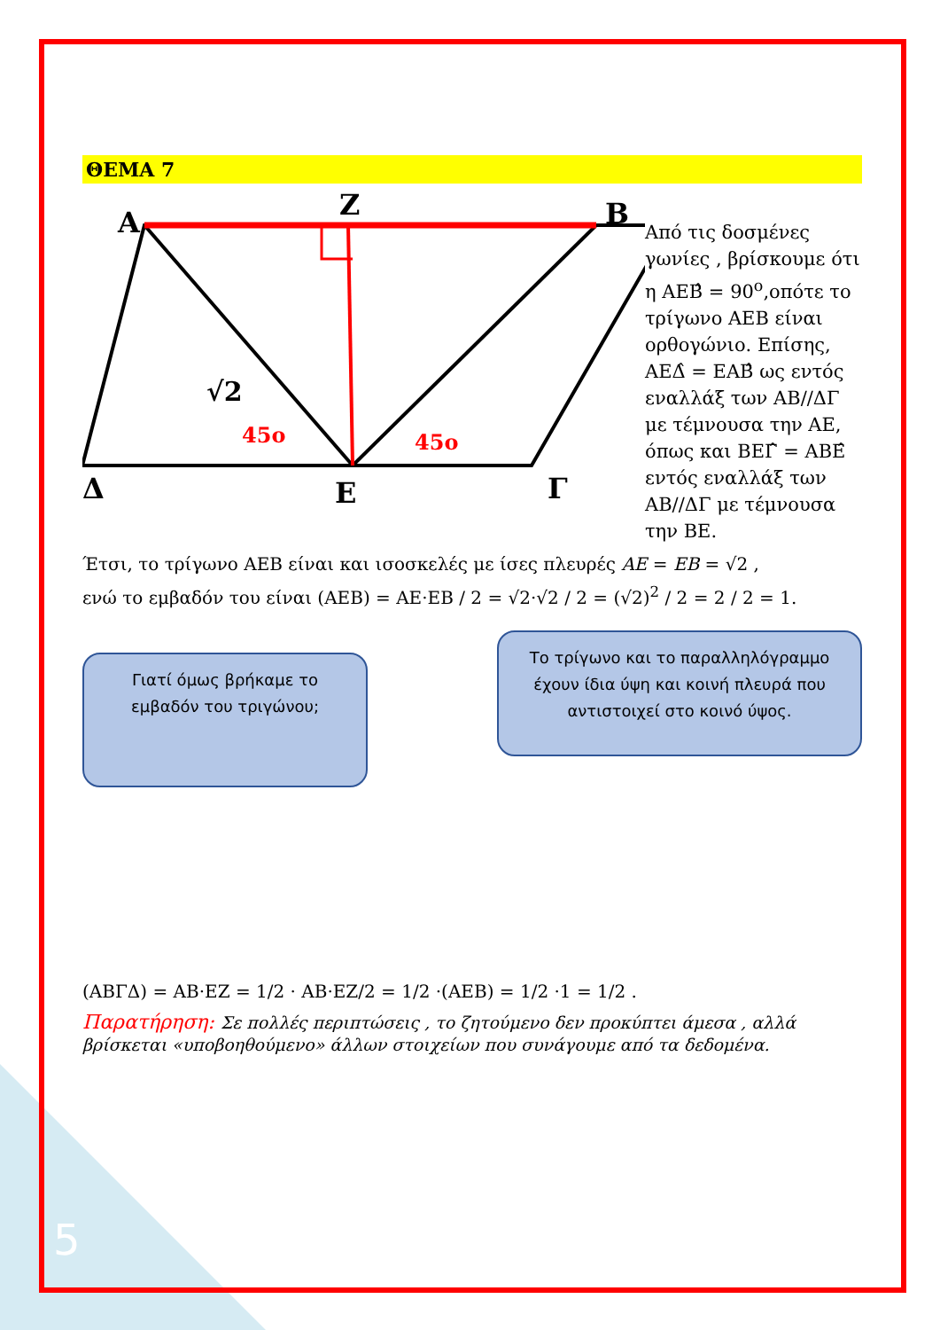ΘΕΜΑ 7
Α
Ζ
Β
Δ
Ε
Γ
√2
45ο
45ο
Από τις δοσμένες γωνίες , βρίσκουμε ότι η ΑΕΒ̂ = 90<sup>ο</sup>,οπότε το τρίγωνο ΑΕΒ είναι ορθογώνιο. Επίσης, ΑΕΔ̂ = ΕΑΒ̂ ως εντός εναλλάξ των ΑΒ//ΔΓ με τέμνουσα την ΑΕ, όπως και ΒΕΓ̂ = ΑΒΕ̂ εντός εναλλάξ των ΑΒ//ΔΓ με τέμνουσα την ΒΕ.
Έτσι, το τρίγωνο ΑΕΒ είναι και ισοσκελές με ίσες πλευρές AE = EB = √2 ,
ενώ το εμβαδόν του είναι (ΑΕΒ) = ΑΕ·ΕΒ / 2 = √2·√2 / 2 = (√2)<sup>2</sup> / 2 = 2 / 2 = 1.
Γιατί όμως βρήκαμε το εμβαδόν του τριγώνου;
Το τρίγωνο και το παραλληλόγραμμο έχουν ίδια ύψη και κοινή πλευρά που αντιστοιχεί στο κοινό ύψος.
(ΑΒΓΔ) = ΑΒ·ΕΖ = 1/2 · ΑΒ·ΕΖ/2 = 1/2 ·(ΑΕΒ) = 1/2 ·1 = 1/2 .
Παρατήρηση: Σε πολλές περιπτώσεις , το ζητούμενο δεν προκύπτει άμεσα , αλλά βρίσκεται «υποβοηθούμενο» άλλων στοιχείων που συνάγουμε από τα δεδομένα.
5